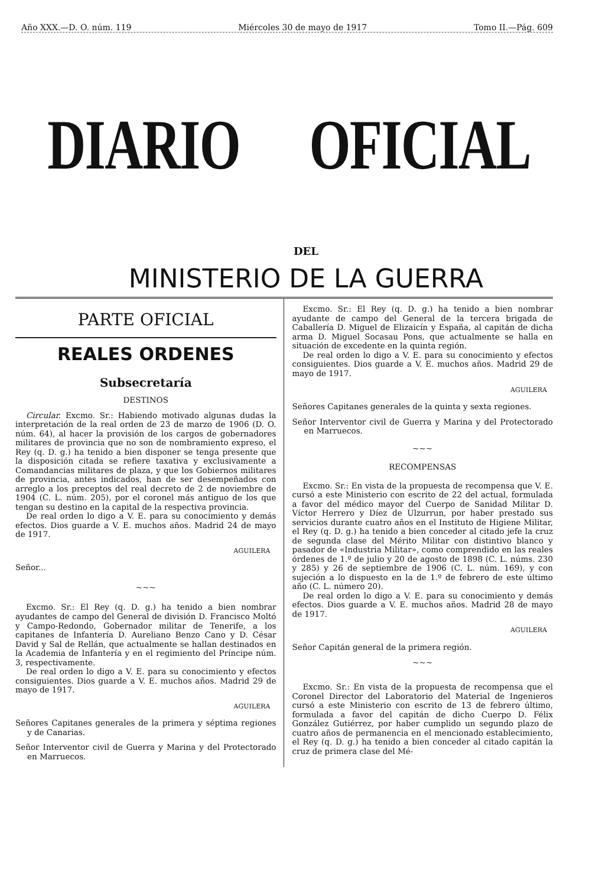Año XXX.—D. O. núm. 119 Miércoles 30 de mayo de 1917 Tomo II.—Pág. 609
DIARIO OFICIAL
DEL
MINISTERIO DE LA GUERRA
PARTE OFICIAL
REALES ORDENES
Subsecretaría
DESTINOS
Circular. Excmo. Sr.: Habiendo motivado algunas dudas la interpretación de la real orden de 23 de marzo de 1906 (D. O. núm. 64), al hacer la provisión de los cargos de gobernadores militares de provincia que no son de nombramiento expreso, el Rey (q. D. g.) ha tenido a bien disponer se tenga presente que la disposición citada se refiere taxativa y exclusivamente a Comandancias militares de plaza, y que los Gobiernos militares de provincia, antes indicados, han de ser desempeñados con arreglo a los preceptos del real decreto de 2 de noviembre de 1904 (C. L. núm. 205), por el coronel más antiguo de los que tengan su destino en la capital de la respectiva provincia.
De real orden lo digo a V. E. para su conocimiento y demás efectos. Dios guarde a V. E. muchos años. Madrid 24 de mayo de 1917.
AGUILERA
Señor...
~~~
Excmo. Sr.: El Rey (q. D. g.) ha tenido a bien nombrar ayudantes de campo del General de división D. Francisco Moltó y Campo-Redondo, Gobernador militar de Tenerife, a los capitanes de Infantería D. Aureliano Benzo Cano y D. César David y Sal de Rellán, que actualmente se hallan destinados en la Academia de Infantería y en el regimiento del Príncipe núm. 3, respectivamente.
De real orden lo digo a V. E. para su conocimiento y efectos consiguientes. Dios guarde a V. E. muchos años. Madrid 29 de mayo de 1917.
AGUILERA
Señores Capitanes generales de la primera y séptima regiones y de Canarias.
Señor Interventor civil de Guerra y Marina y del Protectorado en Marruecos.
Excmo. Sr.: El Rey (q. D. g.) ha tenido a bien nombrar ayudante de campo del General de la tercera brigada de Caballería D. Miguel de Elizaicín y España, al capitán de dicha arma D. Miguel Socasau Pons, que actualmente se halla en situación de excedente en la quinta región.
De real orden lo digo a V. E. para su conocimiento y efectos consiguientes. Dios guarde a V. E. muchos años. Madrid 29 de mayo de 1917.
AGUILERA
Señores Capitanes generales de la quinta y sexta regiones.
Señor Interventor civil de Guerra y Marina y del Protectorado en Marruecos.
~~~
RECOMPENSAS
Excmo. Sr.: En vista de la propuesta de recompensa que V. E. cursó a este Ministerio con escrito de 22 del actual, formulada a favor del médico mayor del Cuerpo de Sanidad Militar D. Víctor Herrero y Díez de Ulzurrun, por haber prestado sus servicios durante cuatro años en el Instituto de Higiene Militar, el Rey (q. D. g.) ha tenido a bien conceder al citado jefe la cruz de segunda clase del Mérito Militar con distintivo blanco y pasador de «Industria Militar», como comprendido en las reales órdenes de 1.º de julio y 20 de agosto de 1898 (C. L. núms. 230 y 285) y 26 de septiembre de 1906 (C. L. núm. 169), y con sujeción a lo dispuesto en la de 1.º de febrero de este último año (C. L. número 20).
De real orden lo digo a V. E. para su conocimiento y demás efectos. Dios guarde a V. E. muchos años. Madrid 28 de mayo de 1917.
AGUILERA
Señor Capitán general de la primera región.
~~~
Excmo. Sr.: En vista de la propuesta de recompensa que el Coronel Director del Laboratorio del Material de Ingenieros cursó a este Ministerio con escrito de 13 de febrero último, formulada a favor del capitán de dicho Cuerpo D. Félix González Gutiérrez, por haber cumplido un segundo plazo de cuatro años de permanencia en el mencionado establecimiento, el Rey (q. D. g.) ha tenido a bien conceder al citado capitán la cruz de primera clase del Mé-